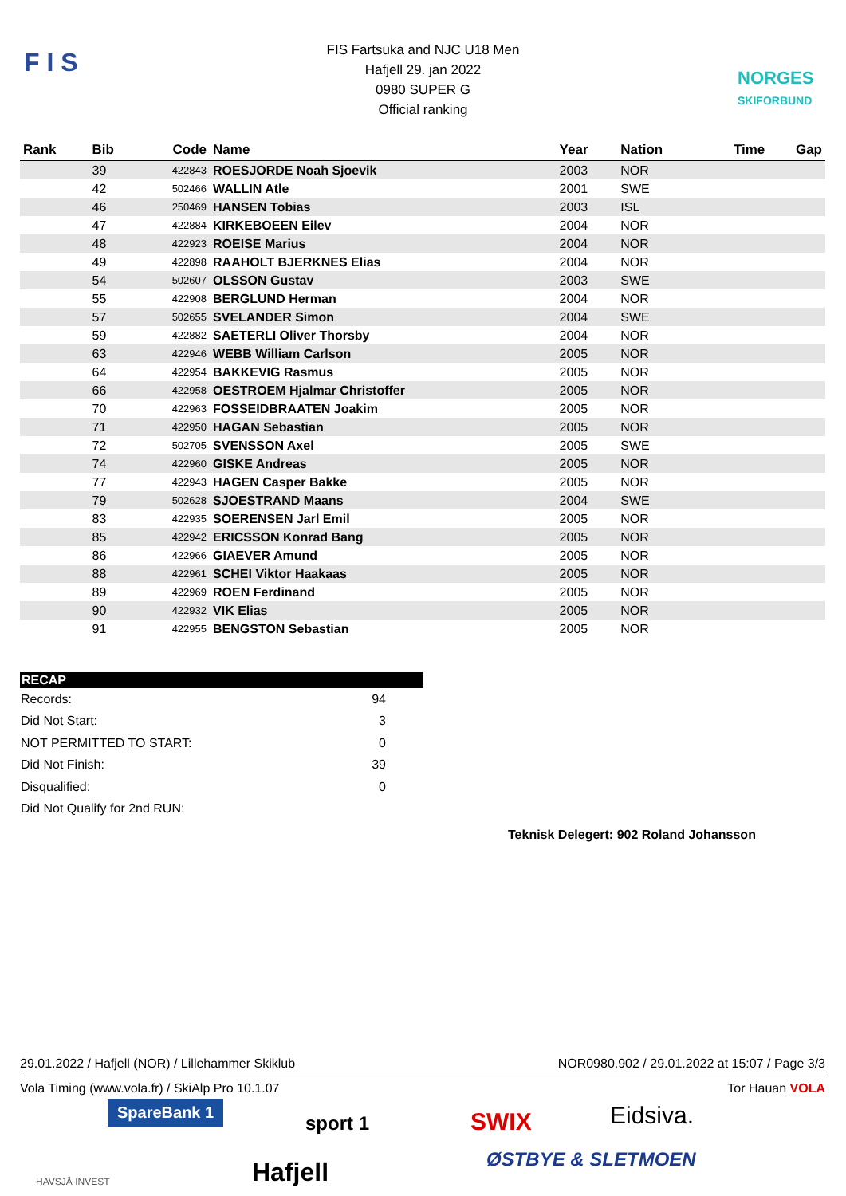F I S
FIS Fartsuka and NJC U18 Men
Hafjell 29. jan 2022
0980 SUPER G
Official ranking
NORGES
SKIFORBUND
| Rank | Bib | Code | Name | Year | Nation | Time | Gap |
| --- | --- | --- | --- | --- | --- | --- | --- |
| | 39 | 422843 | ROESJORDE Noah Sjoevik | 2003 | NOR | | |
| | 42 | 502466 | WALLIN Atle | 2001 | SWE | | |
| | 46 | 250469 | HANSEN Tobias | 2003 | ISL | | |
| | 47 | 422884 | KIRKEBOEEN Eilev | 2004 | NOR | | |
| | 48 | 422923 | ROEISE Marius | 2004 | NOR | | |
| | 49 | 422898 | RAAHOLT BJERKNES Elias | 2004 | NOR | | |
| | 54 | 502607 | OLSSON Gustav | 2003 | SWE | | |
| | 55 | 422908 | BERGLUND Herman | 2004 | NOR | | |
| | 57 | 502655 | SVELANDER Simon | 2004 | SWE | | |
| | 59 | 422882 | SAETERLI Oliver Thorsby | 2004 | NOR | | |
| | 63 | 422946 | WEBB William Carlson | 2005 | NOR | | |
| | 64 | 422954 | BAKKEVIG Rasmus | 2005 | NOR | | |
| | 66 | 422958 | OESTROEM Hjalmar Christoffer | 2005 | NOR | | |
| | 70 | 422963 | FOSSEIDBRAATEN Joakim | 2005 | NOR | | |
| | 71 | 422950 | HAGAN Sebastian | 2005 | NOR | | |
| | 72 | 502705 | SVENSSON Axel | 2005 | SWE | | |
| | 74 | 422960 | GISKE Andreas | 2005 | NOR | | |
| | 77 | 422943 | HAGEN Casper Bakke | 2005 | NOR | | |
| | 79 | 502628 | SJOESTRAND Maans | 2004 | SWE | | |
| | 83 | 422935 | SOERENSEN Jarl Emil | 2005 | NOR | | |
| | 85 | 422942 | ERICSSON Konrad Bang | 2005 | NOR | | |
| | 86 | 422966 | GIAEVER Amund | 2005 | NOR | | |
| | 88 | 422961 | SCHEI Viktor Haakaas | 2005 | NOR | | |
| | 89 | 422969 | ROEN Ferdinand | 2005 | NOR | | |
| | 90 | 422932 | VIK Elias | 2005 | NOR | | |
| | 91 | 422955 | BENGSTON Sebastian | 2005 | NOR | | |
RECAP
| Records: | 94 |
| Did Not Start: | 3 |
| NOT PERMITTED TO START: | 0 |
| Did Not Finish: | 39 |
| Disqualified: | 0 |
| Did Not Qualify for 2nd RUN: | |
Teknisk Delegert: 902 Roland Johansson
29.01.2022 / Hafjell (NOR) / Lillehammer Skiklub NOR0980.902 / 29.01.2022 at 15:07 / Page 3/3
Vola Timing (www.vola.fr) / SkiAlp Pro 10.1.07 Tor Hauan VOLA
SpareBank 1
sport 1 SWIX Eidsiva.
HAVSJÅ INVEST Hafjell ØSTBYE & SLETMOEN